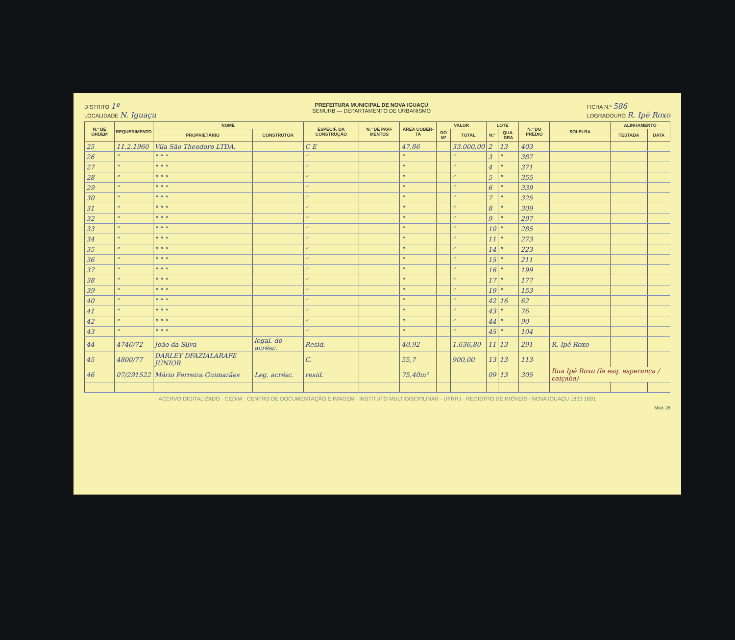DISTRITO 1º
LOCALIDADE N. Iguaçu
PREFEITURA MUNICIPAL DE NOVA IGUAÇU
SEMURB — DEPARTAMENTO DE URBANISMO
FICHA N.º 586
LOGRADOURO R. Ipê Roxo
| N.º DE ORDEM | REQUERIMENTO | NOME | | ESPECIF. DA CONSTRUÇÃO | N.º DE PAVI-MENTOS | ÁREA COBER-TA | VALOR | | LOTE | | N.º DO PRÉDIO | SOLEI-RA | ALINHAMENTO | |
| --- | --- | --- | --- | --- | --- | --- | --- | --- | --- | --- | --- | --- | --- | --- |
| | | PROPRIETÁRIO | CONSTRUTOR | | | | DO M² | TOTAL | N.º | QUA-DRA | | | TESTADA | DATA |
| 25 | 11.2.1960 | Vila São Theodoro LTDA. | | C E | | 47,86 | | 33.000,00 | 2 | 13 | 403 | | | |
| 26 | " | " " " | | " | | " | | " | 3 | " | 387 | | | |
| 27 | " | " " " | | " | | " | | " | 4 | " | 371 | | | |
| 28 | " | " " " | | " | | " | | " | 5 | " | 355 | | | |
| 29 | " | " " " | | " | | " | | " | 6 | " | 339 | | | |
| 30 | " | " " " | | " | | " | | " | 7 | " | 325 | | | |
| 31 | " | " " " | | " | | " | | " | 8 | " | 309 | | | |
| 32 | " | " " " | | " | | " | | " | 9 | " | 297 | | | |
| 33 | " | " " " | | " | | " | | " | 10 | " | 285 | | | |
| 34 | " | " " " | | " | | " | | " | 11 | " | 273 | | | |
| 35 | " | " " " | | " | | " | | " | 14 | " | 223 | | | |
| 36 | " | " " " | | " | | " | | " | 15 | " | 211 | | | |
| 37 | " | " " " | | " | | " | | " | 16 | " | 199 | | | |
| 38 | " | " " " | | " | | " | | " | 17 | " | 177 | | | |
| 39 | " | " " " | | " | | " | | " | 19 | " | 153 | | | |
| 40 | " | " " " | | " | | " | | " | 42 | 16 | 62 | | | |
| 41 | " | " " " | | " | | " | | " | 43 | " | 76 | | | |
| 42 | " | " " " | | " | | " | | " | 44 | " | 90 | | | |
| 43 | " | " " " | | " | | " | | " | 45 | " | 104 | | | |
| 44 | 4746/72 | João da Silva | legal. do acrésc. | Resid. | | 40,92 | | 1.636,80 | 11 | 13 | 291 | R. Ipê Roxo | | |
| 45 | 4800/77 | DARLEY DFAZIALARAFE JÚNIOR | | C. | | 55,7 | | 900,00 | 13 | 13 | 113 | | | |
| 46 | 07/291522 | Mário Ferreira Guimarães | Leg. acrésc. | resid. | | 75,40m² | | | 09 | 13 | 305 | Rua Ipê Roxo (la esq. esperança / caiçaba) | | |
ACERVO DIGITALIZADO · CEDIM · CENTRO DE DOCUMENTAÇÃO E IMAGEM · INSTITUTO MULTIDISCIPLINAR - UFRRJ · REGISTRO DE IMÓVEIS · NOVA IGUAÇU 1833 1891
Mod. 28